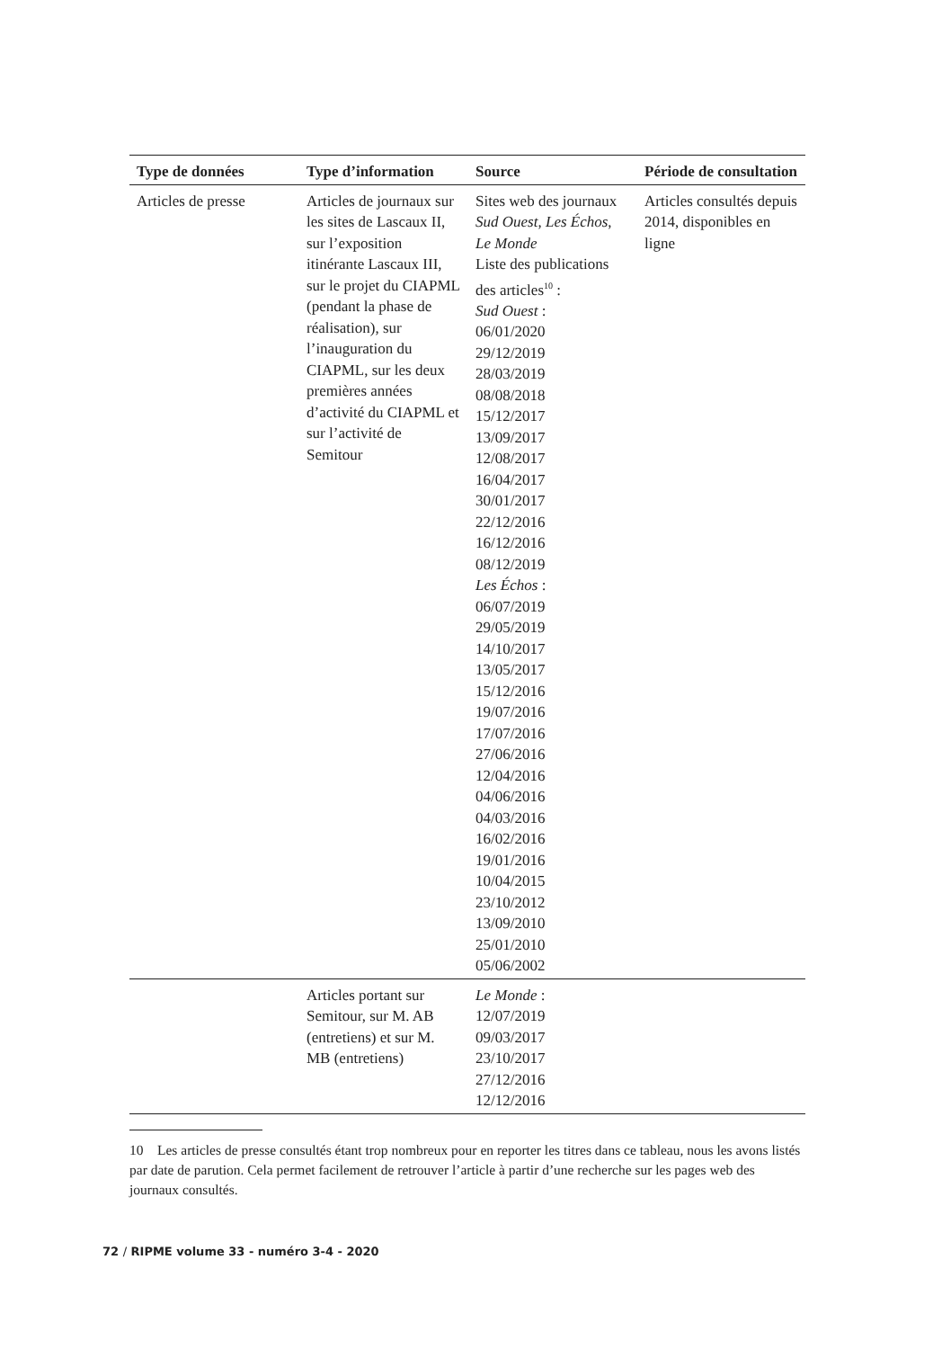| Type de données | Type d’information | Source | Période de consultation |
| --- | --- | --- | --- |
| Articles de presse | Articles de journaux sur les sites de Lascaux II, sur l’exposition itinérante Lascaux III, sur le projet du CIAPML (pendant la phase de réalisation), sur l’inauguration du CIAPML, sur les deux premières années d’activité du CIAPML et sur l’activité de Semitour | Sites web des journaux Sud Ouest , Les Échos , Le Monde Liste des publications des articles<sup>10</sup> : Sud Ouest : 06/01/2020 29/12/2019 28/03/2019 08/08/2018 15/12/2017 13/09/2017 12/08/2017 16/04/2017 30/01/2017 22/12/2016 16/12/2016 08/12/2019 Les Échos : 06/07/2019 29/05/2019 14/10/2017 13/05/2017 15/12/2016 19/07/2016 17/07/2016 27/06/2016 12/04/2016 04/06/2016 04/03/2016 16/02/2016 19/01/2016 10/04/2015 23/10/2012 13/09/2010 25/01/2010 05/06/2002 | Articles consultés depuis 2014, disponibles en ligne |
| | Articles portant sur Semitour, sur M. AB (entretiens) et sur M. MB (entretiens) | Le Monde : 12/07/2019 09/03/2017 23/10/2017 27/12/2016 12/12/2016 | |
10 Les articles de presse consultés étant trop nombreux pour en reporter les titres dans ce tableau, nous les avons listés par date de parution. Cela permet facilement de retrouver l’article à partir d’une recherche sur les pages web des journaux consultés.
72 / RIPME volume 33 - numéro 3-4 - 2020